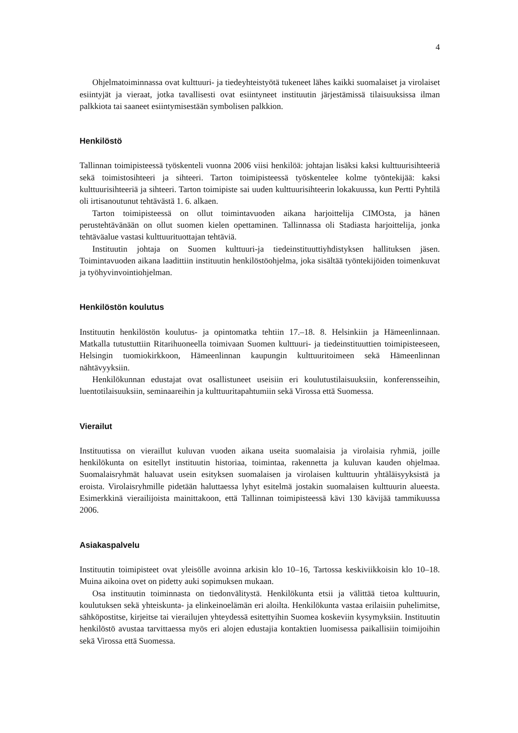4
Ohjelmatoiminnassa ovat kulttuuri- ja tiedeyhteistyötä tukeneet lähes kaikki suomalaiset ja virolaiset esiintyjät ja vieraat, jotka tavallisesti ovat esiintyneet instituutin järjestämissä tilaisuuksissa ilman palkkiota tai saaneet esiintymisestään symbolisen palkkion.
Henkilöstö
Tallinnan toimipisteessä työskenteli vuonna 2006 viisi henkilöä: johtajan lisäksi kaksi kulttuurisihteeriä sekä toimistosihteeri ja sihteeri. Tarton toimipisteessä työskentelee kolme työntekijää: kaksi kulttuurisihteeriä ja sihteeri. Tarton toimipiste sai uuden kulttuurisihteerin lokakuussa, kun Pertti Pyhtilä oli irtisanoutunut tehtävästä 1. 6. alkaen.
Tarton toimipisteessä on ollut toimintavuoden aikana harjoittelija CIMOsta, ja hänen perustehtävänään on ollut suomen kielen opettaminen. Tallinnassa oli Stadiasta harjoittelija, jonka tehtäväalue vastasi kulttuurituottajan tehtäviä.
Instituutin johtaja on Suomen kulttuuri-ja tiedeinstituuttiyhdistyksen hallituksen jäsen. Toimintavuoden aikana laadittiin instituutin henkilöstöohjelma, joka sisältää työntekijöiden toimenkuvat ja työhyvinvointiohjelman.
Henkilöstön koulutus
Instituutin henkilöstön koulutus- ja opintomatka tehtiin 17.–18. 8. Helsinkiin ja Hämeenlinnaan. Matkalla tutustuttiin Ritarihuoneella toimivaan Suomen kulttuuri- ja tiedeinstituuttien toimipisteeseen, Helsingin tuomiokirkkoon, Hämeenlinnan kaupungin kulttuuritoimeen sekä Hämeenlinnan nähtävyyksiin.
Henkilökunnan edustajat ovat osallistuneet useisiin eri koulutustilaisuuksiin, konferensseihin, luentotilaisuuksiin, seminaareihin ja kulttuuritapahtumiin sekä Virossa että Suomessa.
Vierailut
Instituutissa on vieraillut kuluvan vuoden aikana useita suomalaisia ja virolaisia ryhmiä, joille henkilökunta on esitellyt instituutin historiaa, toimintaa, rakennetta ja kuluvan kauden ohjelmaa. Suomalaisryhmät haluavat usein esityksen suomalaisen ja virolaisen kulttuurin yhtäläisyyksistä ja eroista. Virolaisryhmille pidetään haluttaessa lyhyt esitelmä jostakin suomalaisen kulttuurin alueesta. Esimerkkinä vierailijoista mainittakoon, että Tallinnan toimipisteessä kävi 130 kävijää tammikuussa 2006.
Asiakaspalvelu
Instituutin toimipisteet ovat yleisölle avoinna arkisin klo 10–16, Tartossa keskiviikkoisin klo 10–18. Muina aikoina ovet on pidetty auki sopimuksen mukaan.
Osa instituutin toiminnasta on tiedonvälitystä. Henkilökunta etsii ja välittää tietoa kulttuurin, koulutuksen sekä yhteiskunta- ja elinkeinoelämän eri aloilta. Henkilökunta vastaa erilaisiin puhelimitse, sähköpostitse, kirjeitse tai vierailujen yhteydessä esitettyihin Suomea koskeviin kysymyksiin. Instituutin henkilöstö avustaa tarvittaessa myös eri alojen edustajia kontaktien luomisessa paikallisiin toimijoihin sekä Virossa että Suomessa.